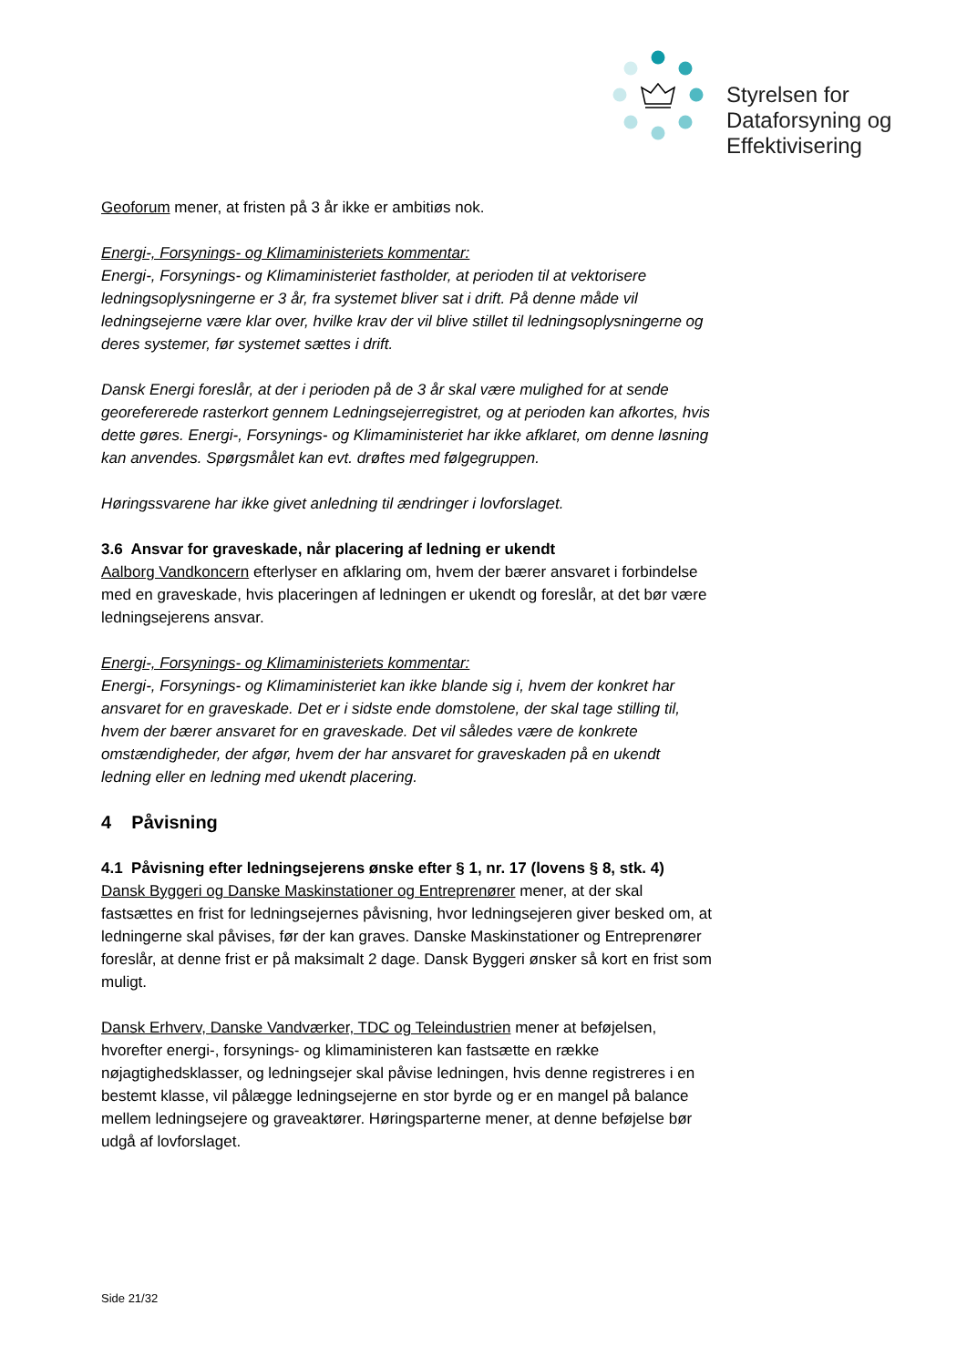Styrelsen for
Dataforsyning og
Effektivisering
Geoforum mener, at fristen på 3 år ikke er ambitiøs nok.
Energi-, Forsynings- og Klimaministeriets kommentar:
Energi-, Forsynings- og Klimaministeriet fastholder, at perioden til at vektorisere ledningsoplysningerne er 3 år, fra systemet bliver sat i drift. På denne måde vil ledningsejerne være klar over, hvilke krav der vil blive stillet til ledningsoplysningerne og deres systemer, før systemet sættes i drift.
Dansk Energi foreslår, at der i perioden på de 3 år skal være mulighed for at sende georefererede rasterkort gennem Ledningsejerregistret, og at perioden kan afkortes, hvis dette gøres. Energi-, Forsynings- og Klimaministeriet har ikke afklaret, om denne løsning kan anvendes. Spørgsmålet kan evt. drøftes med følgegruppen.
Høringssvarene har ikke givet anledning til ændringer i lovforslaget.
3.6 Ansvar for graveskade, når placering af ledning er ukendt
Aalborg Vandkoncern efterlyser en afklaring om, hvem der bærer ansvaret i forbindelse med en graveskade, hvis placeringen af ledningen er ukendt og foreslår, at det bør være ledningsejerens ansvar.
Energi-, Forsynings- og Klimaministeriets kommentar:
Energi-, Forsynings- og Klimaministeriet kan ikke blande sig i, hvem der konkret har ansvaret for en graveskade. Det er i sidste ende domstolene, der skal tage stilling til, hvem der bærer ansvaret for en graveskade. Det vil således være de konkrete omstændigheder, der afgør, hvem der har ansvaret for graveskaden på en ukendt ledning eller en ledning med ukendt placering.
4 Påvisning
4.1 Påvisning efter ledningsejerens ønske efter § 1, nr. 17 (lovens § 8, stk. 4)
Dansk Byggeri og Danske Maskinstationer og Entreprenører mener, at der skal fastsættes en frist for ledningsejernes påvisning, hvor ledningsejeren giver besked om, at ledningerne skal påvises, før der kan graves. Danske Maskinstationer og Entreprenører foreslår, at denne frist er på maksimalt 2 dage. Dansk Byggeri ønsker så kort en frist som muligt.
Dansk Erhverv, Danske Vandværker, TDC og Teleindustrien mener at beføjelsen, hvorefter energi-, forsynings- og klimaministeren kan fastsætte en række nøjagtighedsklasser, og ledningsejer skal påvise ledningen, hvis denne registreres i en bestemt klasse, vil pålægge ledningsejerne en stor byrde og er en mangel på balance mellem ledningsejere og graveaktører. Høringsparterne mener, at denne beføjelse bør udgå af lovforslaget.
Side 21/32